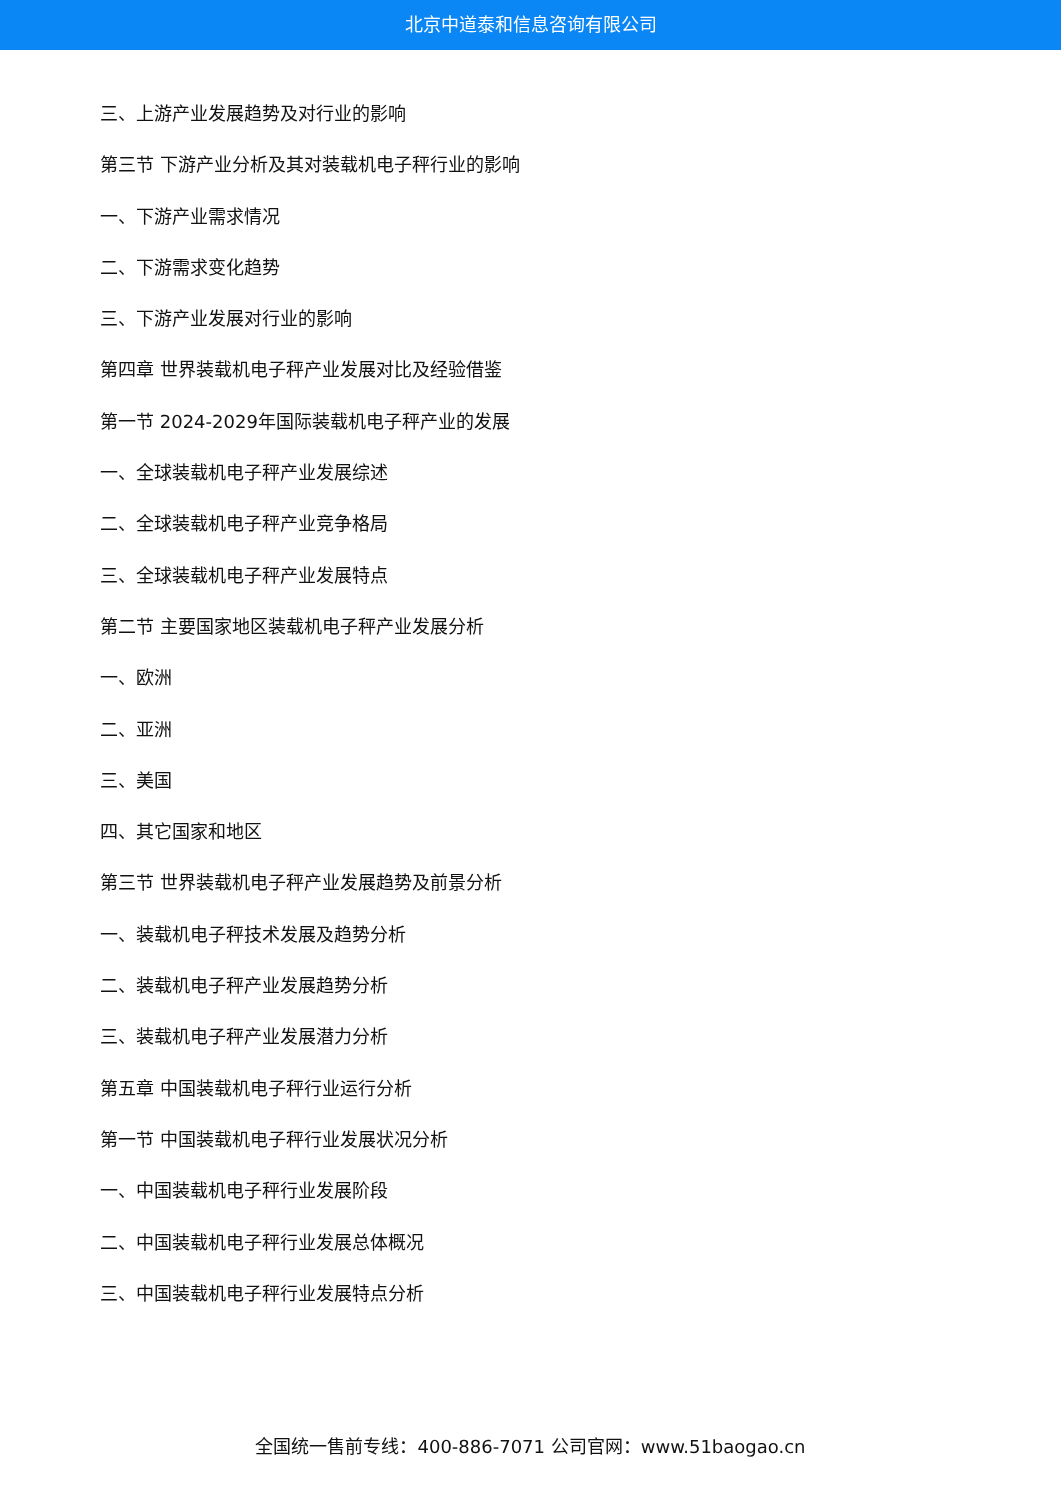北京中道泰和信息咨询有限公司
三、上游产业发展趋势及对行业的影响
第三节 下游产业分析及其对装载机电子秤行业的影响
一、下游产业需求情况
二、下游需求变化趋势
三、下游产业发展对行业的影响
第四章 世界装载机电子秤产业发展对比及经验借鉴
第一节 2024-2029年国际装载机电子秤产业的发展
一、全球装载机电子秤产业发展综述
二、全球装载机电子秤产业竞争格局
三、全球装载机电子秤产业发展特点
第二节 主要国家地区装载机电子秤产业发展分析
一、欧洲
二、亚洲
三、美国
四、其它国家和地区
第三节 世界装载机电子秤产业发展趋势及前景分析
一、装载机电子秤技术发展及趋势分析
二、装载机电子秤产业发展趋势分析
三、装载机电子秤产业发展潜力分析
第五章 中国装载机电子秤行业运行分析
第一节 中国装载机电子秤行业发展状况分析
一、中国装载机电子秤行业发展阶段
二、中国装载机电子秤行业发展总体概况
三、中国装载机电子秤行业发展特点分析
全国统一售前专线：400-886-7071 公司官网：www.51baogao.cn